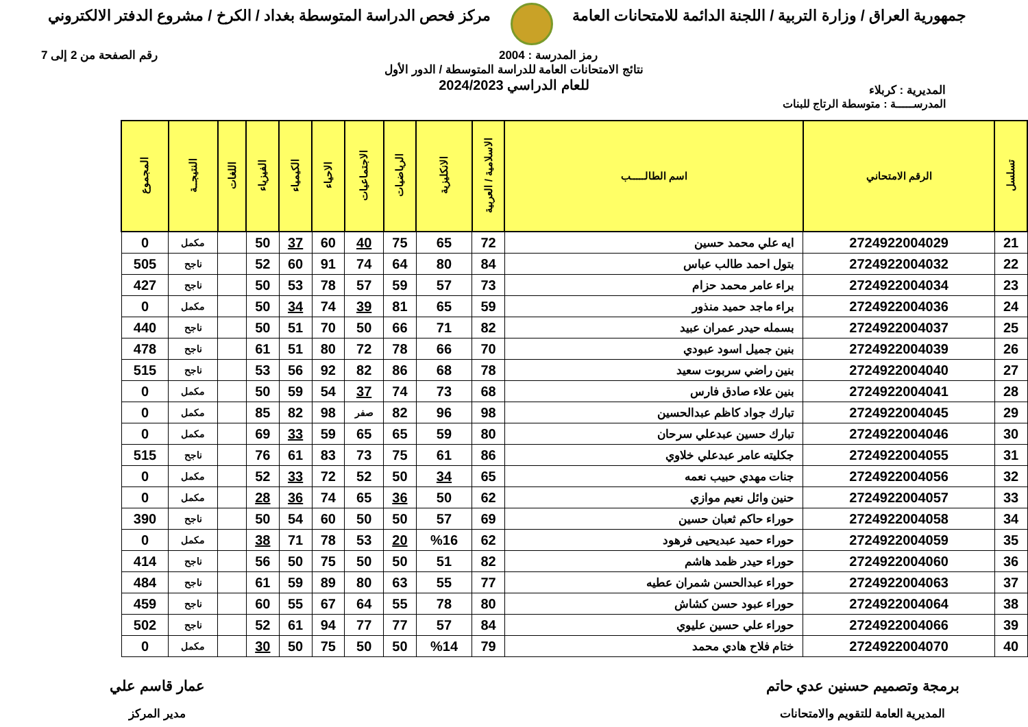جمهورية العراق / وزارة التربية / اللجنة الدائمة للامتحانات العامة
مركز فحص الدراسة المتوسطة بغداد / الكرخ / مشروع الدفتر الالكتروني
رمز المدرسة : 2004 رقم الصفحة من 2 إلى 7
المديرية : كربلاء
نتائج الامتحانات العامة للدراسة المتوسطة / الدور الأول
للعام الدراسي 2024/2023
المدرســـــة : متوسطة الرتاج للبنات
| تسلسل | الرقم الامتحاني | اسم الطالـــــب | الاسلامية / العربية | الانكليزية | الرياضيات | الاجتماعيات | الاحياء | الكيمياء | الفيزياء | اللغات | النتيجــة | المجموع |
| --- | --- | --- | --- | --- | --- | --- | --- | --- | --- | --- | --- | --- |
| 21 | 2724922004029 | ايه علي محمد حسين | 72 | 65 | 75 | 40 | 60 | 37 | 50 | | مكمل | 0 |
| 22 | 2724922004032 | بتول احمد طالب عباس | 84 | 80 | 64 | 74 | 91 | 60 | 52 | | ناجح | 505 |
| 23 | 2724922004034 | براء عامر محمد حزام | 73 | 57 | 59 | 57 | 78 | 53 | 50 | | ناجح | 427 |
| 24 | 2724922004036 | براء ماجد حميد منذور | 59 | 65 | 81 | 39 | 74 | 34 | 50 | | مكمل | 0 |
| 25 | 2724922004037 | بسمله حيدر عمران عبيد | 82 | 71 | 66 | 50 | 70 | 51 | 50 | | ناجح | 440 |
| 26 | 2724922004039 | بنين جميل اسود عبودي | 70 | 66 | 78 | 72 | 80 | 51 | 61 | | ناجح | 478 |
| 27 | 2724922004040 | بنين راضي سربوت سعيد | 78 | 68 | 86 | 82 | 92 | 56 | 53 | | ناجح | 515 |
| 28 | 2724922004041 | بنين علاء صادق فارس | 68 | 73 | 74 | 37 | 54 | 59 | 50 | | مكمل | 0 |
| 29 | 2724922004045 | تبارك جواد كاظم عبدالحسين | 98 | 96 | 82 | صفر | 98 | 82 | 85 | | مكمل | 0 |
| 30 | 2724922004046 | تبارك حسين عبدعلي سرحان | 80 | 59 | 65 | 65 | 59 | 33 | 69 | | مكمل | 0 |
| 31 | 2724922004055 | جكليته عامر عبدعلي خلاوي | 86 | 61 | 75 | 73 | 83 | 61 | 76 | | ناجح | 515 |
| 32 | 2724922004056 | جنات مهدي حبيب نعمه | 65 | 34 | 50 | 52 | 72 | 33 | 52 | | مكمل | 0 |
| 33 | 2724922004057 | حنين وائل نعيم موازي | 62 | 50 | 36 | 65 | 74 | 36 | 28 | | مكمل | 0 |
| 34 | 2724922004058 | حوراء حاكم ثعبان حسين | 69 | 57 | 50 | 50 | 60 | 54 | 50 | | ناجح | 390 |
| 35 | 2724922004059 | حوراء حميد عبديحيى فرهود | 62 | %16 | 20 | 53 | 78 | 71 | 38 | | مكمل | 0 |
| 36 | 2724922004060 | حوراء حيدر ظمد هاشم | 82 | 51 | 50 | 50 | 75 | 50 | 56 | | ناجح | 414 |
| 37 | 2724922004063 | حوراء عبدالحسن شمران عطيه | 77 | 55 | 63 | 80 | 89 | 59 | 61 | | ناجح | 484 |
| 38 | 2724922004064 | حوراء عبود حسن كشاش | 80 | 78 | 55 | 64 | 67 | 55 | 60 | | ناجح | 459 |
| 39 | 2724922004066 | حوراء علي حسين عليوي | 84 | 57 | 77 | 77 | 94 | 61 | 52 | | ناجح | 502 |
| 40 | 2724922004070 | ختام فلاح هادي محمد | 79 | %14 | 50 | 50 | 75 | 50 | 30 | | مكمل | 0 |
برمجة وتصميم حسنين عدي حاتم
المديرية العامة للتقويم والامتحانات
عمار قاسم علي
مدير المركز